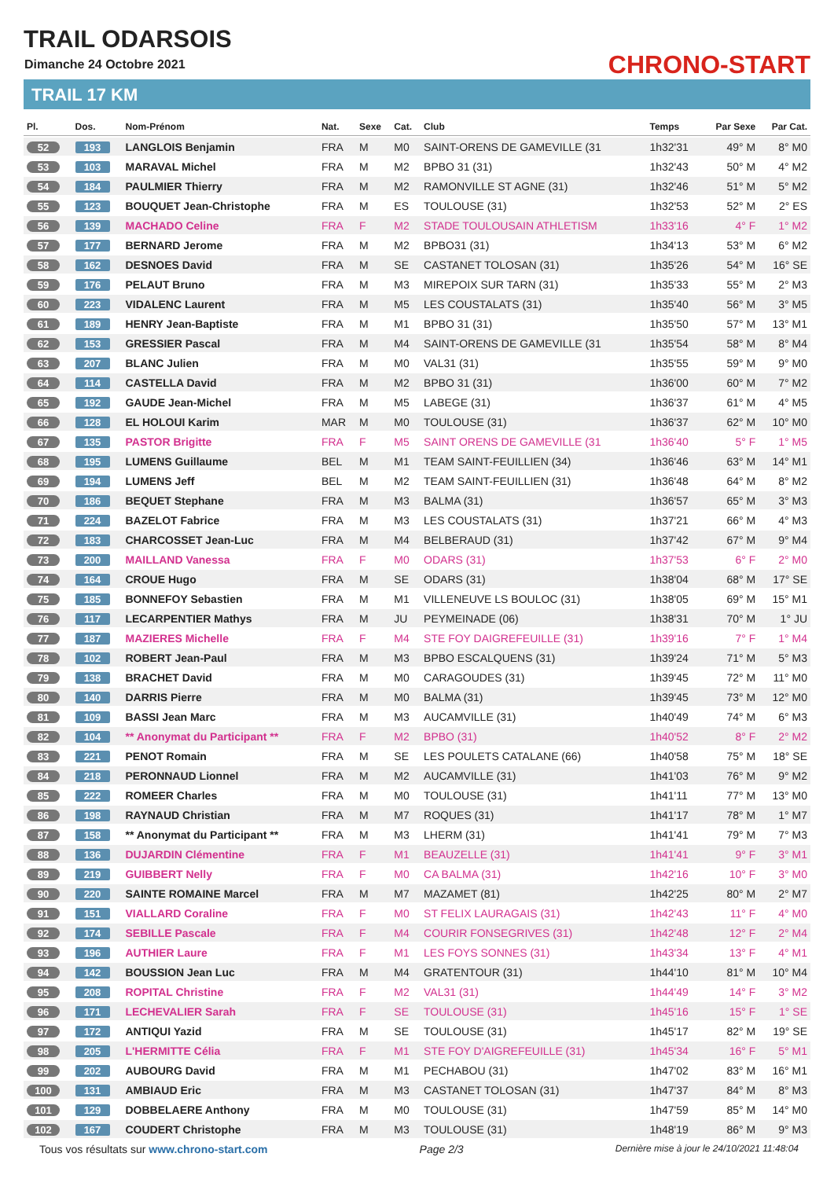TRAIL ODARSOIS
Dimanche 24 Octobre 2021
TRAIL 17 KM
CHRONO-START
| Pl. | Dos. | Nom-Prénom | Nat. | Sexe | Cat. | Club | Temps | Par Sexe | Par Cat. |
| --- | --- | --- | --- | --- | --- | --- | --- | --- | --- |
| 52 | 193 | LANGLOIS Benjamin | FRA | M | M0 | SAINT-ORENS DE GAMEVILLE (31 | 1h32'31 | 49° M | 8° M0 |
| 53 | 103 | MARAVAL Michel | FRA | M | M2 | BPBO 31 (31) | 1h32'43 | 50° M | 4° M2 |
| 54 | 184 | PAULMIER Thierry | FRA | M | M2 | RAMONVILLE ST AGNE (31) | 1h32'46 | 51° M | 5° M2 |
| 55 | 123 | BOUQUET Jean-Christophe | FRA | M | ES | TOULOUSE (31) | 1h32'53 | 52° M | 2° ES |
| 56 | 139 | MACHADO Celine | FRA | F | M2 | STADE TOULOUSAIN ATHLETISM | 1h33'16 | 4° F | 1° M2 |
| 57 | 177 | BERNARD Jerome | FRA | M | M2 | BPBO31 (31) | 1h34'13 | 53° M | 6° M2 |
| 58 | 162 | DESNOES David | FRA | M | SE | CASTANET TOLOSAN (31) | 1h35'26 | 54° M | 16° SE |
| 59 | 176 | PELAUT Bruno | FRA | M | M3 | MIREPOIX SUR TARN (31) | 1h35'33 | 55° M | 2° M3 |
| 60 | 223 | VIDALENC Laurent | FRA | M | M5 | LES COUSTALATS (31) | 1h35'40 | 56° M | 3° M5 |
| 61 | 189 | HENRY Jean-Baptiste | FRA | M | M1 | BPBO 31 (31) | 1h35'50 | 57° M | 13° M1 |
| 62 | 153 | GRESSIER Pascal | FRA | M | M4 | SAINT-ORENS DE GAMEVILLE (31 | 1h35'54 | 58° M | 8° M4 |
| 63 | 207 | BLANC Julien | FRA | M | M0 | VAL31 (31) | 1h35'55 | 59° M | 9° M0 |
| 64 | 114 | CASTELLA David | FRA | M | M2 | BPBO 31 (31) | 1h36'00 | 60° M | 7° M2 |
| 65 | 192 | GAUDE Jean-Michel | FRA | M | M5 | LABEGE (31) | 1h36'37 | 61° M | 4° M5 |
| 66 | 128 | EL HOLOUI Karim | MAR | M | M0 | TOULOUSE (31) | 1h36'37 | 62° M | 10° M0 |
| 67 | 135 | PASTOR Brigitte | FRA | F | M5 | SAINT ORENS DE GAMEVILLE (31 | 1h36'40 | 5° F | 1° M5 |
| 68 | 195 | LUMENS Guillaume | BEL | M | M1 | TEAM SAINT-FEUILLIEN (34) | 1h36'46 | 63° M | 14° M1 |
| 69 | 194 | LUMENS Jeff | BEL | M | M2 | TEAM SAINT-FEUILLIEN (31) | 1h36'48 | 64° M | 8° M2 |
| 70 | 186 | BEQUET Stephane | FRA | M | M3 | BALMA (31) | 1h36'57 | 65° M | 3° M3 |
| 71 | 224 | BAZELOT Fabrice | FRA | M | M3 | LES COUSTALATS (31) | 1h37'21 | 66° M | 4° M3 |
| 72 | 183 | CHARCOSSET Jean-Luc | FRA | M | M4 | BELBERAUD (31) | 1h37'42 | 67° M | 9° M4 |
| 73 | 200 | MAILLAND Vanessa | FRA | F | M0 | ODARS (31) | 1h37'53 | 6° F | 2° M0 |
| 74 | 164 | CROUE Hugo | FRA | M | SE | ODARS (31) | 1h38'04 | 68° M | 17° SE |
| 75 | 185 | BONNEFOY Sebastien | FRA | M | M1 | VILLENEUVE LS BOULOC (31) | 1h38'05 | 69° M | 15° M1 |
| 76 | 117 | LECARPENTIER Mathys | FRA | M | JU | PEYMEINADE (06) | 1h38'31 | 70° M | 1° JU |
| 77 | 187 | MAZIERES Michelle | FRA | F | M4 | STE FOY DAIGREFEUILLE (31) | 1h39'16 | 7° F | 1° M4 |
| 78 | 102 | ROBERT Jean-Paul | FRA | M | M3 | BPBO ESCALQUENS (31) | 1h39'24 | 71° M | 5° M3 |
| 79 | 138 | BRACHET David | FRA | M | M0 | CARAGOUDES (31) | 1h39'45 | 72° M | 11° M0 |
| 80 | 140 | DARRIS Pierre | FRA | M | M0 | BALMA (31) | 1h39'45 | 73° M | 12° M0 |
| 81 | 109 | BASSI Jean Marc | FRA | M | M3 | AUCAMVILLE (31) | 1h40'49 | 74° M | 6° M3 |
| 82 | 104 | ** Anonymat du Participant ** | FRA | F | M2 | BPBO (31) | 1h40'52 | 8° F | 2° M2 |
| 83 | 221 | PENOT Romain | FRA | M | SE | LES POULETS CATALANE (66) | 1h40'58 | 75° M | 18° SE |
| 84 | 218 | PERONNAUD Lionnel | FRA | M | M2 | AUCAMVILLE (31) | 1h41'03 | 76° M | 9° M2 |
| 85 | 222 | ROMEER Charles | FRA | M | M0 | TOULOUSE (31) | 1h41'11 | 77° M | 13° M0 |
| 86 | 198 | RAYNAUD Christian | FRA | M | M7 | ROQUES (31) | 1h41'17 | 78° M | 1° M7 |
| 87 | 158 | ** Anonymat du Participant ** | FRA | M | M3 | LHERM (31) | 1h41'41 | 79° M | 7° M3 |
| 88 | 136 | DUJARDIN Clémentine | FRA | F | M1 | BEAUZELLE (31) | 1h41'41 | 9° F | 3° M1 |
| 89 | 219 | GUIBBERT Nelly | FRA | F | M0 | CA BALMA (31) | 1h42'16 | 10° F | 3° M0 |
| 90 | 220 | SAINTE ROMAINE Marcel | FRA | M | M7 | MAZAMET (81) | 1h42'25 | 80° M | 2° M7 |
| 91 | 151 | VIALLARD Coraline | FRA | F | M0 | ST FELIX LAURAGAIS (31) | 1h42'43 | 11° F | 4° M0 |
| 92 | 174 | SEBILLE Pascale | FRA | F | M4 | COURIR FONSEGRIVES (31) | 1h42'48 | 12° F | 2° M4 |
| 93 | 196 | AUTHIER Laure | FRA | F | M1 | LES FOYS SONNES (31) | 1h43'34 | 13° F | 4° M1 |
| 94 | 142 | BOUSSION Jean Luc | FRA | M | M4 | GRATENTOUR (31) | 1h44'10 | 81° M | 10° M4 |
| 95 | 208 | ROPITAL Christine | FRA | F | M2 | VAL31 (31) | 1h44'49 | 14° F | 3° M2 |
| 96 | 171 | LECHEVALIER Sarah | FRA | F | SE | TOULOUSE (31) | 1h45'16 | 15° F | 1° SE |
| 97 | 172 | ANTIQUI Yazid | FRA | M | SE | TOULOUSE (31) | 1h45'17 | 82° M | 19° SE |
| 98 | 205 | L'HERMITTE Célia | FRA | F | M1 | STE FOY D'AIGREFEUILLE (31) | 1h45'34 | 16° F | 5° M1 |
| 99 | 202 | AUBOURG David | FRA | M | M1 | PECHABOU (31) | 1h47'02 | 83° M | 16° M1 |
| 100 | 131 | AMBIAUD Eric | FRA | M | M3 | CASTANET TOLOSAN (31) | 1h47'37 | 84° M | 8° M3 |
| 101 | 129 | DOBBELAERE Anthony | FRA | M | M0 | TOULOUSE (31) | 1h47'59 | 85° M | 14° M0 |
| 102 | 167 | COUDERT Christophe | FRA | M | M3 | TOULOUSE (31) | 1h48'19 | 86° M | 9° M3 |
Tous vos résultats sur www.chrono-start.com Page 2/3 Dernière mise à jour le 24/10/2021 11:48:04